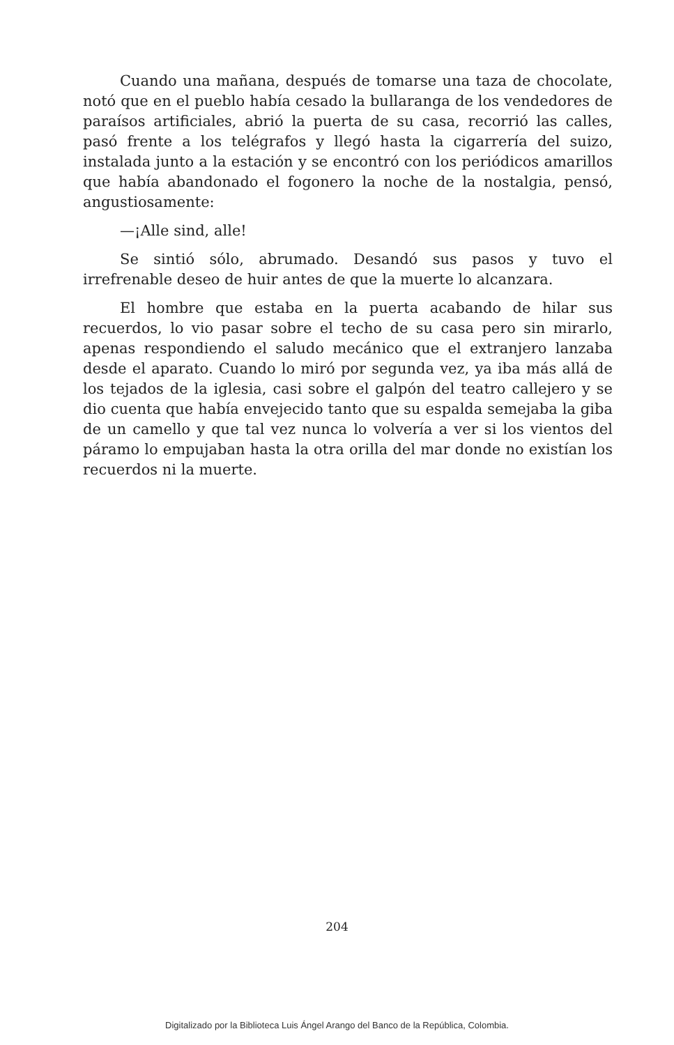Cuando una mañana, después de tomarse una taza de chocolate, notó que en el pueblo había cesado la bullaranga de los vendedores de paraísos artificiales, abrió la puerta de su casa, recorrió las calles, pasó frente a los telégrafos y llegó hasta la cigarrería del suizo, instalada junto a la estación y se encontró con los periódicos amarillos que había abandonado el fogonero la noche de la nostalgia, pensó, angustiosamente:
—¡Alle sind, alle!
Se sintió sólo, abrumado. Desandó sus pasos y tuvo el irrefrenable deseo de huir antes de que la muerte lo alcanzara.
El hombre que estaba en la puerta acabando de hilar sus recuerdos, lo vio pasar sobre el techo de su casa pero sin mirarlo, apenas respondiendo el saludo mecánico que el extranjero lanzaba desde el aparato. Cuando lo miró por segunda vez, ya iba más allá de los tejados de la iglesia, casi sobre el galpón del teatro callejero y se dio cuenta que había envejecido tanto que su espalda semejaba la giba de un camello y que tal vez nunca lo volvería a ver si los vientos del páramo lo empujaban hasta la otra orilla del mar donde no existían los recuerdos ni la muerte.
204
Digitalizado por la Biblioteca Luis Ángel Arango del Banco de la República, Colombia.